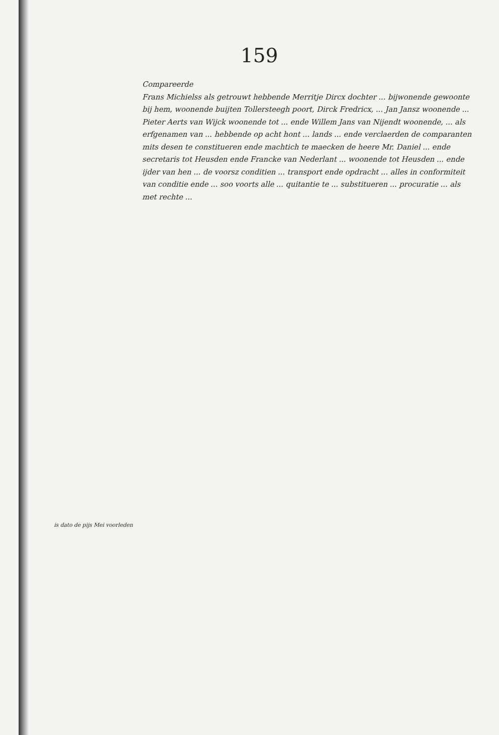159
is dato de pijs Mei voorleden
Compareerde
Frans Michielss als getrouwt hebbende Merritje Dircx dochter ... bijwonende gewoonte bij hem, woonende buijten Tollersteegh poort, Dirck Fredricx, ... Jan Jansz woonende ... Pieter Aerts van Wijck woonende tot ... ende Willem Jans van Nijendt woonende, ... als erfgenamen van ... hebbende op acht hont ... lands ... ende verclaerden de comparanten mits desen te constitueren ende machtich te maecken de heere Mr. Daniel ... ende secretaris tot Heusden ende Francke van Nederlant ... woonende tot Heusden ... ende ijder van hen ... de voorsz conditien ... transport ende opdracht ... alles in conformiteit van conditie ende ... soo voorts alle ... quitantie te ... substitueren ... procuratie ... als met rechte ...